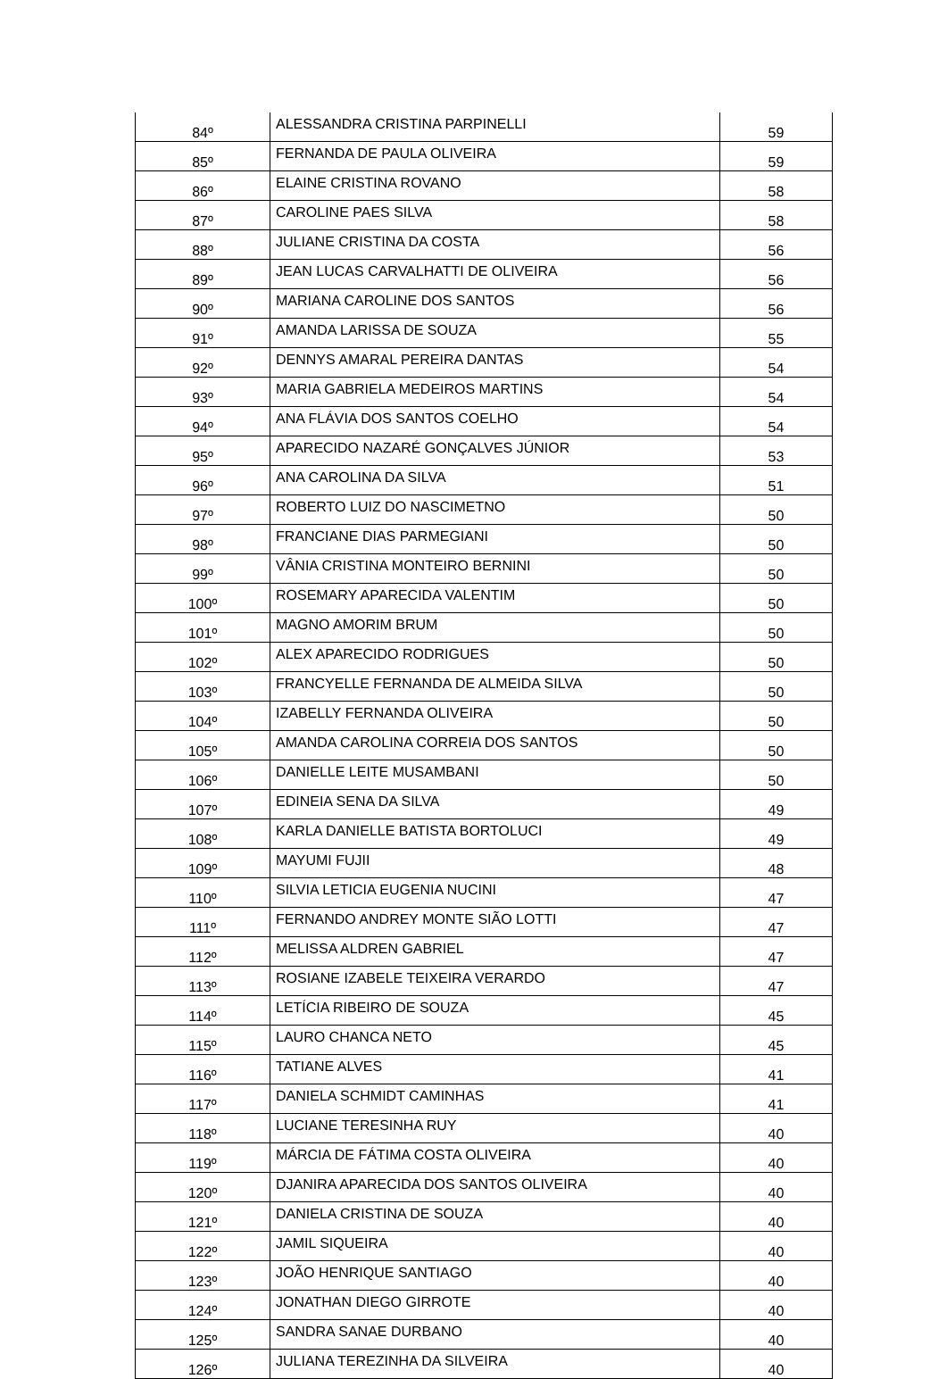| 84º | ALESSANDRA CRISTINA PARPINELLI | 59 |
| 85º | FERNANDA DE PAULA OLIVEIRA | 59 |
| 86º | ELAINE CRISTINA ROVANO | 58 |
| 87º | CAROLINE PAES SILVA | 58 |
| 88º | JULIANE CRISTINA DA COSTA | 56 |
| 89º | JEAN LUCAS CARVALHATTI DE OLIVEIRA | 56 |
| 90º | MARIANA CAROLINE DOS SANTOS | 56 |
| 91º | AMANDA LARISSA DE SOUZA | 55 |
| 92º | DENNYS AMARAL PEREIRA DANTAS | 54 |
| 93º | MARIA GABRIELA MEDEIROS MARTINS | 54 |
| 94º | ANA FLÁVIA DOS SANTOS COELHO | 54 |
| 95º | APARECIDO NAZARÉ GONÇALVES JÚNIOR | 53 |
| 96º | ANA CAROLINA DA SILVA | 51 |
| 97º | ROBERTO LUIZ DO NASCIMETNO | 50 |
| 98º | FRANCIANE DIAS PARMEGIANI | 50 |
| 99º | VÂNIA CRISTINA MONTEIRO BERNINI | 50 |
| 100º | ROSEMARY APARECIDA VALENTIM | 50 |
| 101º | MAGNO AMORIM BRUM | 50 |
| 102º | ALEX APARECIDO RODRIGUES | 50 |
| 103º | FRANCYELLE FERNANDA DE ALMEIDA SILVA | 50 |
| 104º | IZABELLY FERNANDA OLIVEIRA | 50 |
| 105º | AMANDA CAROLINA CORREIA DOS SANTOS | 50 |
| 106º | DANIELLE LEITE MUSAMBANI | 50 |
| 107º | EDINEIA SENA DA SILVA | 49 |
| 108º | KARLA DANIELLE BATISTA BORTOLUCI | 49 |
| 109º | MAYUMI FUJII | 48 |
| 110º | SILVIA LETICIA EUGENIA NUCINI | 47 |
| 111º | FERNANDO ANDREY MONTE SIÃO LOTTI | 47 |
| 112º | MELISSA ALDREN GABRIEL | 47 |
| 113º | ROSIANE IZABELE TEIXEIRA VERARDO | 47 |
| 114º | LETÍCIA RIBEIRO DE SOUZA | 45 |
| 115º | LAURO CHANCA NETO | 45 |
| 116º | TATIANE ALVES | 41 |
| 117º | DANIELA SCHMIDT CAMINHAS | 41 |
| 118º | LUCIANE TERESINHA RUY | 40 |
| 119º | MÁRCIA DE FÁTIMA COSTA OLIVEIRA | 40 |
| 120º | DJANIRA APARECIDA DOS SANTOS OLIVEIRA | 40 |
| 121º | DANIELA CRISTINA DE SOUZA | 40 |
| 122º | JAMIL SIQUEIRA | 40 |
| 123º | JOÃO HENRIQUE SANTIAGO | 40 |
| 124º | JONATHAN DIEGO GIRROTE | 40 |
| 125º | SANDRA SANAE DURBANO | 40 |
| 126º | JULIANA TEREZINHA DA SILVEIRA | 40 |